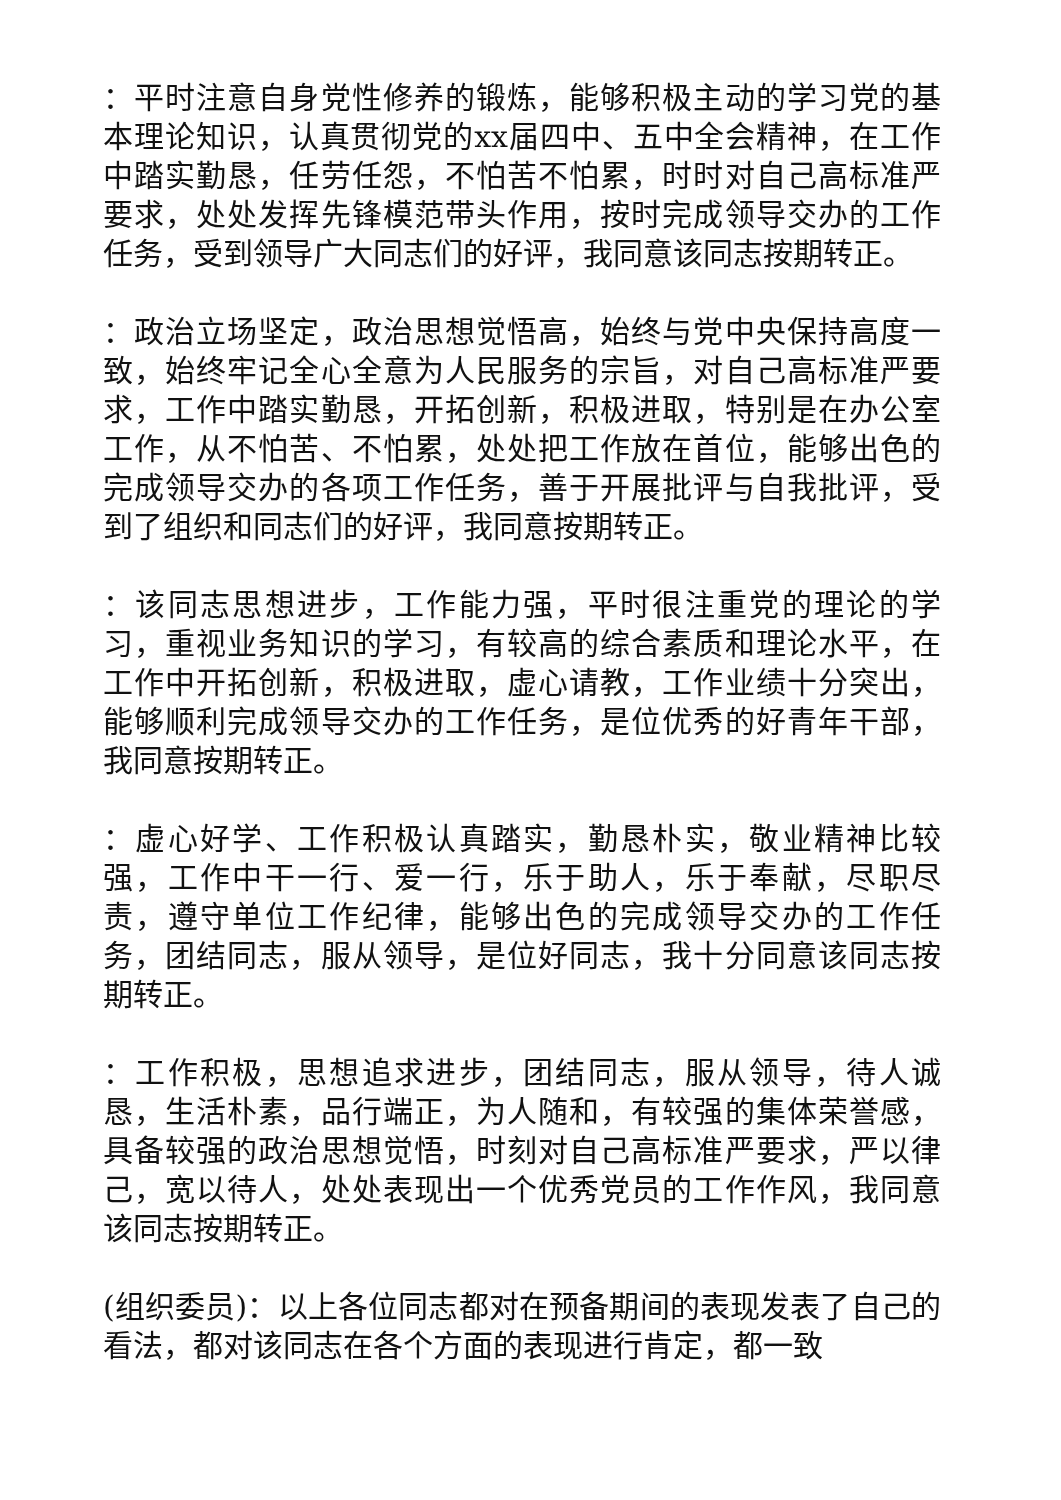：平时注意自身党性修养的锻炼，能够积极主动的学习党的基本理论知识，认真贯彻党的xx届四中、五中全会精神，在工作中踏实勤恳，任劳任怨，不怕苦不怕累，时时对自己高标准严要求，处处发挥先锋模范带头作用，按时完成领导交办的工作任务，受到领导广大同志们的好评，我同意该同志按期转正。
：政治立场坚定，政治思想觉悟高，始终与党中央保持高度一致，始终牢记全心全意为人民服务的宗旨，对自己高标准严要求，工作中踏实勤恳，开拓创新，积极进取，特别是在办公室工作，从不怕苦、不怕累，处处把工作放在首位，能够出色的完成领导交办的各项工作任务，善于开展批评与自我批评，受到了组织和同志们的好评，我同意按期转正。
：该同志思想进步，工作能力强，平时很注重党的理论的学习，重视业务知识的学习，有较高的综合素质和理论水平，在工作中开拓创新，积极进取，虚心请教，工作业绩十分突出，能够顺利完成领导交办的工作任务，是位优秀的好青年干部，我同意按期转正。
：虚心好学、工作积极认真踏实，勤恳朴实，敬业精神比较强，工作中干一行、爱一行，乐于助人，乐于奉献，尽职尽责，遵守单位工作纪律，能够出色的完成领导交办的工作任务，团结同志，服从领导，是位好同志，我十分同意该同志按期转正。
：工作积极，思想追求进步，团结同志，服从领导，待人诚恳，生活朴素，品行端正，为人随和，有较强的集体荣誉感，具备较强的政治思想觉悟，时刻对自己高标准严要求，严以律己，宽以待人，处处表现出一个优秀党员的工作作风，我同意该同志按期转正。
(组织委员)：以上各位同志都对在预备期间的表现发表了自己的看法，都对该同志在各个方面的表现进行肯定，都一致